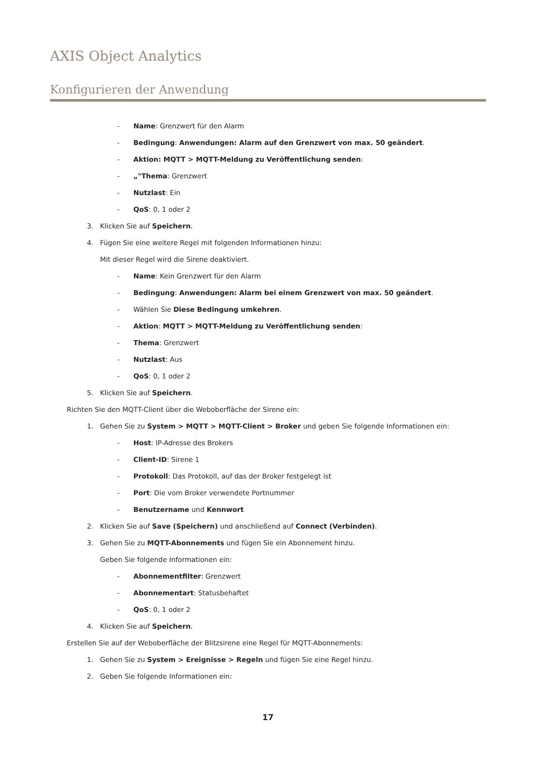AXIS Object Analytics
Konfigurieren der Anwendung
- Name: Grenzwert für den Alarm
- Bedingung: Anwendungen: Alarm auf den Grenzwert von max. 50 geändert.
- Aktion: MQTT > MQTT-Meldung zu Veröffentlichung senden:
- „"Thema: Grenzwert
- Nutzlast: Ein
- QoS: 0, 1 oder 2
3. Klicken Sie auf Speichern.
4. Fügen Sie eine weitere Regel mit folgenden Informationen hinzu:
Mit dieser Regel wird die Sirene deaktiviert.
- Name: Kein Grenzwert für den Alarm
- Bedingung: Anwendungen: Alarm bei einem Grenzwert von max. 50 geändert.
- Wählen Sie Diese Bedingung umkehren.
- Aktion: MQTT > MQTT-Meldung zu Veröffentlichung senden:
- Thema: Grenzwert
- Nutzlast: Aus
- QoS: 0, 1 oder 2
5. Klicken Sie auf Speichern.
Richten Sie den MQTT-Client über die Weboberfläche der Sirene ein:
1. Gehen Sie zu System > MQTT > MQTT-Client > Broker und geben Sie folgende Informationen ein:
- Host: IP-Adresse des Brokers
- Client-ID: Sirene 1
- Protokoll: Das Protokoll, auf das der Broker festgelegt ist
- Port: Die vom Broker verwendete Portnummer
- Benutzername und Kennwort
2. Klicken Sie auf Save (Speichern) und anschließend auf Connect (Verbinden).
3. Gehen Sie zu MQTT-Abonnements und fügen Sie ein Abonnement hinzu.
Geben Sie folgende Informationen ein:
- Abonnementfilter: Grenzwert
- Abonnementart: Statusbehaftet
- QoS: 0, 1 oder 2
4. Klicken Sie auf Speichern.
Erstellen Sie auf der Weboberfläche der Blitzsirene eine Regel für MQTT-Abonnements:
1. Gehen Sie zu System > Ereignisse > Regeln und fügen Sie eine Regel hinzu.
2. Geben Sie folgende Informationen ein:
17